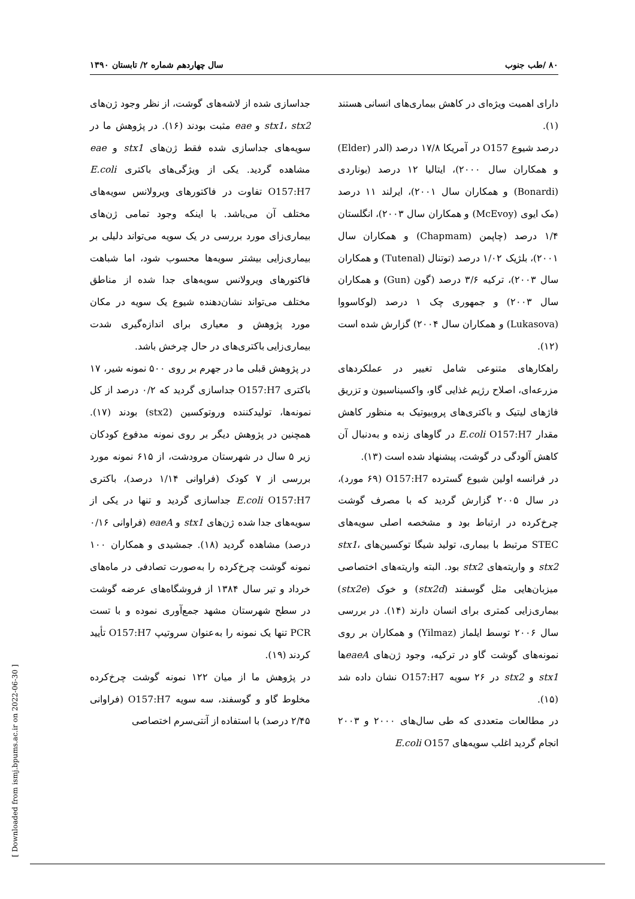۸۰ /طب جنوب سال چهاردهم شماره ۲/ تابستان ۱۳۹۰
دارای اهمیت ویژه‌ای در کاهش بیماری‌های انسانی هستند (۱).
درصد شیوع O157 در آمریکا ۱۷/۸ درصد (الدر (Elder) و همکاران سال ۲۰۰۰)، ایتالیا ۱۲ درصد (بوناردی (Bonardi) و همکاران سال ۲۰۰۱)، ایرلند ۱۱ درصد (مک ایوی (McEvoy) و همکاران سال ۲۰۰۳)، انگلستان ۱/۴ درصد (چاپمن (Chapmam) و همکاران سال ۲۰۰۱)، بلژیک ۱/۰۲ درصد (توتنال (Tutenal) و همکاران سال ۲۰۰۳)، ترکیه ۳/۶ درصد (گون (Gun) و همکاران سال ۲۰۰۳) و جمهوری چک ۱ درصد (لوکاسووا (Lukasova) و همکاران سال ۲۰۰۴) گزارش شده است (۱۲).
راهکارهای متنوعی شامل تغییر در عملکردهای مزرعه‌ای، اصلاح رژیم غذایی گاو، واکسیناسیون و تزریق فاژهای لیتیک و باکتری‌های پروبیوتیک به منظور کاهش مقدار E.coli O157:H7 در گاوهای زنده و به‌دنبال آن کاهش آلودگی در گوشت، پیشنهاد شده است (۱۳).
در فرانسه اولین شیوع گسترده O157:H7 (۶۹ مورد)، در سال ۲۰۰۵ گزارش گردید که با مصرف گوشت چرخ‌کرده در ارتباط بود و مشخصه اصلی سویه‌های STEC مرتبط با بیماری، تولید شیگا توکسین‌های stx1، stx2 و واریته‌های stx2 بود. البته واریته‌های اختصاصی میزبان‌هایی مثل گوسفند (stx2d) و خوک (stx2e) بیماری‌زایی کمتری برای انسان دارند (۱۴). در بررسی سال ۲۰۰۶ توسط ایلماز (Yilmaz) و همکاران بر روی نمونه‌های گوشت گاو در ترکیه، وجود ژن‌های eaeAها stx1 و stx2 در ۲۶ سویه O157:H7 نشان داده شد (۱۵).
در مطالعات متعددی که طی سال‌های ۲۰۰۰ و ۲۰۰۳ انجام گردید اغلب سویه‌های E.coli O157
جداسازی شده از لاشه‌های گوشت، از نظر وجود ژن‌های stx1، stx2 و eae مثبت بودند (۱۶). در پژوهش ما در سویه‌های جداسازی شده فقط ژن‌های stx1 و eae مشاهده گردید. یکی از ویژگی‌های باکتری E.coli O157:H7 تفاوت در فاکتورهای ویرولانس سویه‌های مختلف آن می‌باشد. با اینکه وجود تمامی ژن‌های بیماری‌زای مورد بررسی در یک سویه می‌تواند دلیلی بر بیماری‌زایی بیشتر سویه‌ها محسوب شود، اما شباهت فاکتورهای ویرولانس سویه‌های جدا شده از مناطق مختلف می‌تواند نشان‌دهنده شیوع یک سویه در مکان مورد پژوهش و معیاری برای اندازه‌گیری شدت بیماری‌زایی باکتری‌های در حال چرخش باشد.
در پژوهش قبلی ما در جهرم بر روی ۵۰۰ نمونه شیر، ۱۷ باکتری O157:H7 جداسازی گردید که ۰/۲ درصد از کل نمونه‌ها، تولیدکننده وروتوکسین (stx2) بودند (۱۷). همچنین در پژوهش دیگر بر روی نمونه مدفوع کودکان زیر ۵ سال در شهرستان مرودشت، از ۶۱۵ نمونه مورد بررسی از ۷ کودک (فراوانی ۱/۱۴ درصد)، باکتری E.coli O157:H7 جداسازی گردید و تنها در یکی از سویه‌های جدا شده ژن‌های stx1 و eaeA (فراوانی ۰/۱۶ درصد) مشاهده گردید (۱۸). جمشیدی و همکاران ۱۰۰ نمونه گوشت چرخ‌کرده را به‌صورت تصادفی در ماه‌های خرداد و تیر سال ۱۳۸۴ از فروشگاه‌های عرضه گوشت در سطح شهرستان مشهد جمع‌آوری نموده و با تست PCR تنها یک نمونه را به‌عنوان سروتیپ O157:H7 تأیید کردند (۱۹).
در پژوهش ما از میان ۱۲۲ نمونه گوشت چرخ‌کرده مخلوط گاو و گوسفند، سه سویه O157:H7 (فراوانی ۲/۴۵ درصد) با استفاده از آنتی‌سرم اختصاصی
[ Downloaded from ismj.bpums.ac.ir on 2022-06-30 ]